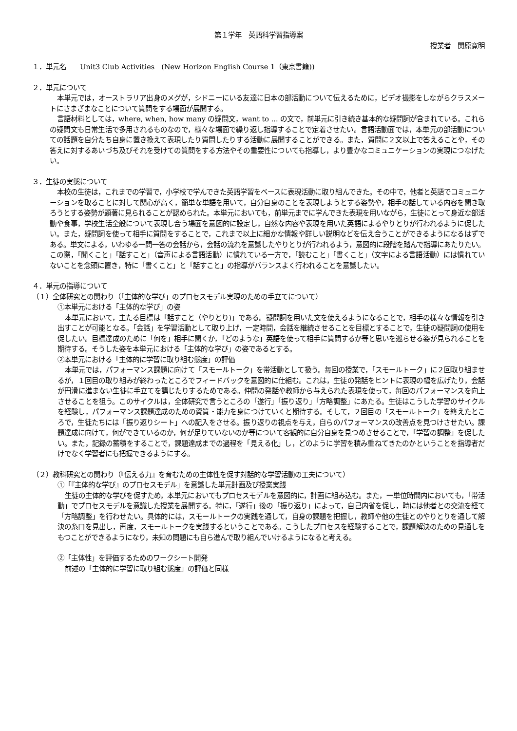第１学年　英語科学習指導案
授業者　関原寛明
１．単元名　　Unit3 Club Activities　(New Horizon English Course 1（東京書籍))
２．単元について
本単元では，オーストラリア出身のメグが，シドニーにいる友達に日本の部活動について伝えるために，ビデオ撮影をしながらクラスメートにさまざまなことについて質問をする場面が展開する。
言語材料としては，where, when, how many の疑問文，want to ... の文で，前単元に引き続き基本的な疑問詞が含まれている。これらの疑問文も日常生活で多用されるものなので，様々な場面で繰り返し指導することで定着させたい。言語活動面では，本単元の部活動についての話題を自分たち自身に置き換えて表現したり質問したりする活動に展開することができる。また，質問に２文以上で答えることや，その答えに対するあいづち及びそれを受けての質問をする方法やその重要性についても指導し，より豊かなコミュニケーションの実現につなげたい。
３．生徒の実態について
本校の生徒は，これまでの学習で，小学校で学んできた英語学習をベースに表現活動に取り組んできた。その中で，他者と英語でコミュニケーションを取ることに対して関心が高く，簡単な単語を用いて，自分自身のことを表現しようとする姿勢や，相手の話している内容を聞き取ろうとする姿勢が顕著に見られることが認められた。本単元においても，前単元までに学んできた表現を用いながら，生徒にとって身近な部活動や食事，学校生活全般について表現し合う場面を意図的に設定し，自然な内容や表現を用いた英語によるやりとりが行われるように促したい。また，疑問詞を使って相手に質問をすることで，これまで以上に細かな情報や詳しい説明などを伝え合うことができるようになるはずである。単文による，いわゆる一問一答の会話から，会話の流れを意識したやりとりが行われるよう，意図的に段階を踏んで指導にあたりたい。この際，「聞くこと」「話すこと」（音声による言語活動）に慣れている一方で，「読むこと」「書くこと」（文字による言語活動）には慣れていないことを念頭に置き，特に「書くこと」と「話すこと」の指導がバランスよく行われることを意識したい。
４．単元の指導について
（１）全体研究との関わり（「主体的な学び」のプロセスモデル実現のための手立てについて）
①本単元における「主体的な学び」の姿
本単元において，主たる目標は「話すこと（やりとり)」である。疑問詞を用いた文を使えるようになることで，相手の様々な情報を引き出すことが可能となる。「会話」を学習活動として取り上げ，一定時間，会話を継続させることを目標とすることで，生徒の疑問詞の使用を促したい。目標達成のために「何を」相手に聞くか，「どのような」英語を使って相手に質問するか等と思いを巡らせる姿が見られることを期待する。そうした姿を本単元における「主体的な学び」の姿であるとする。
②本単元における「主体的に学習に取り組む態度」の評価
本単元では，パフォーマンス課題に向けて「スモールトーク」を帯活動として扱う。毎回の授業で，「スモールトーク」に２回取り組ませるが，１回目の取り組みが終わったところでフィードバックを意図的に仕組む。これは，生徒の発話をヒントに表現の幅を広げたり，会話が円滑に進まない生徒に手立てを講じたりするためである。仲間の発話や教師から与えられた表現を使って，毎回のパフォーマンスを向上させることを狙う。このサイクルは，全体研究で言うところの「遂行」「振り返り」「方略調整」にあたる。生徒はこうした学習のサイクルを経験し，パフォーマンス課題達成のための資質・能力を身につけていくと期待する。そして，２回目の「スモールトーク」を終えたところで，生徒たちには「振り返りシート」への記入をさせる。振り返りの視点を与え，自らのパフォーマンスの改善点を見つけさせたい。課題達成に向けて，何ができているのか，何が足りていないのか等について客観的に自分自身を見つめさせることで，「学習の調整」を促したい。また，記録の蓄積をすることで，課題達成までの過程を「見える化」し，どのように学習を積み重ねてきたのかということを指導者だけでなく学習者にも把握できるようにする。
（２）教科研究との関わり（『伝える力』を育むための主体性を促す対話的な学習活動の工夫について）
①「『主体的な学び』のプロセスモデル」を意識した単元計画及び授業実践
生徒の主体的な学びを促すため，本単元においてもプロセスモデルを意図的に，計画に組み込む。また，一単位時間内においても，「帯活動」でプロセスモデルを意識した授業を展開する。特に，「遂行」後の「振り返り」によって，自己内省を促し，時には他者との交流を経て「方略調整」を行わせたい。具体的には，スモールトークの実践を通して，自身の課題を把握し，教師や他の生徒とのやりとりを通して解決の糸口を見出し，再度，スモールトークを実践するということである。こうしたプロセスを経験することで，課題解決のための見通しをもつことができるようになり，未知の問題にも自ら進んで取り組んでいけるようになると考える。
②「主体性」を評価するためのワークシート開発
前述の「主体的に学習に取り組む態度」の評価と同様